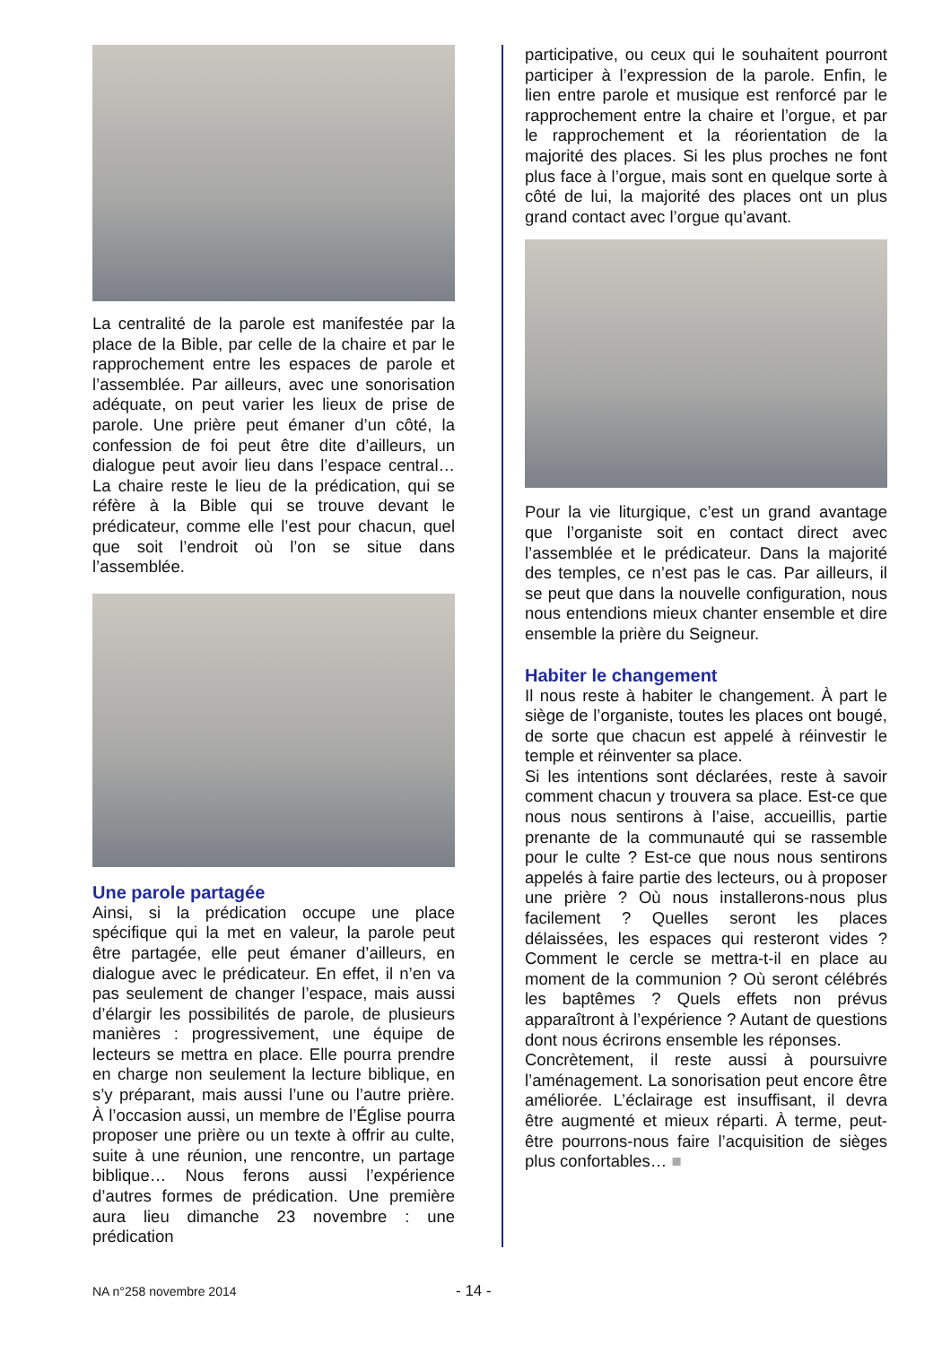La centralité de la parole est manifestée par la place de la Bible, par celle de la chaire et par le rapprochement entre les espaces de parole et l’assemblée. Par ailleurs, avec une sonorisation adéquate, on peut varier les lieux de prise de parole. Une prière peut émaner d’un côté, la confession de foi peut être dite d’ailleurs, un dialogue peut avoir lieu dans l’espace central… La chaire reste le lieu de la prédication, qui se réfère à la Bible qui se trouve devant le prédicateur, comme elle l’est pour chacun, quel que soit l’endroit où l’on se situe dans l’assemblée.
Une parole partagée
Ainsi, si la prédication occupe une place spécifique qui la met en valeur, la parole peut être partagée, elle peut émaner d’ailleurs, en dialogue avec le prédicateur. En effet, il n’en va pas seulement de changer l’espace, mais aussi d’élargir les possibilités de parole, de plusieurs manières : progressivement, une équipe de lecteurs se mettra en place. Elle pourra prendre en charge non seulement la lecture biblique, en s’y préparant, mais aussi l’une ou l’autre prière. À l’occasion aussi, un membre de l’Église pourra proposer une prière ou un texte à offrir au culte, suite à une réunion, une rencontre, un partage biblique… Nous ferons aussi l’expérience d’autres formes de prédication. Une première aura lieu dimanche 23 novembre : une prédication
participative, ou ceux qui le souhaitent pourront participer à l’expression de la parole. Enfin, le lien entre parole et musique est renforcé par le rapprochement entre la chaire et l’orgue, et par le rapprochement et la réorientation de la majorité des places. Si les plus proches ne font plus face à l’orgue, mais sont en quelque sorte à côté de lui, la majorité des places ont un plus grand contact avec l’orgue qu’avant.
Pour la vie liturgique, c’est un grand avantage que l’organiste soit en contact direct avec l’assemblée et le prédicateur. Dans la majorité des temples, ce n’est pas le cas. Par ailleurs, il se peut que dans la nouvelle configuration, nous nous entendions mieux chanter ensemble et dire ensemble la prière du Seigneur.
Habiter le changement
Il nous reste à habiter le changement. À part le siège de l’organiste, toutes les places ont bougé, de sorte que chacun est appelé à réinvestir le temple et réinventer sa place.
Si les intentions sont déclarées, reste à savoir comment chacun y trouvera sa place. Est-ce que nous nous sentirons à l’aise, accueillis, partie prenante de la communauté qui se rassemble pour le culte ? Est-ce que nous nous sentirons appelés à faire partie des lecteurs, ou à proposer une prière ? Où nous installerons-nous plus facilement ? Quelles seront les places délaissées, les espaces qui resteront vides ? Comment le cercle se mettra-t-il en place au moment de la communion ? Où seront célébrés les baptêmes ? Quels effets non prévus apparaîtront à l’expérience ? Autant de questions dont nous écrirons ensemble les réponses.
Concrètement, il reste aussi à poursuivre l’aménagement. La sonorisation peut encore être améliorée. L’éclairage est insuffisant, il devra être augmenté et mieux réparti. À terme, peut-être pourrons-nous faire l’acquisition de sièges plus confortables… ■
NA n°258 novembre 2014 - 14 -